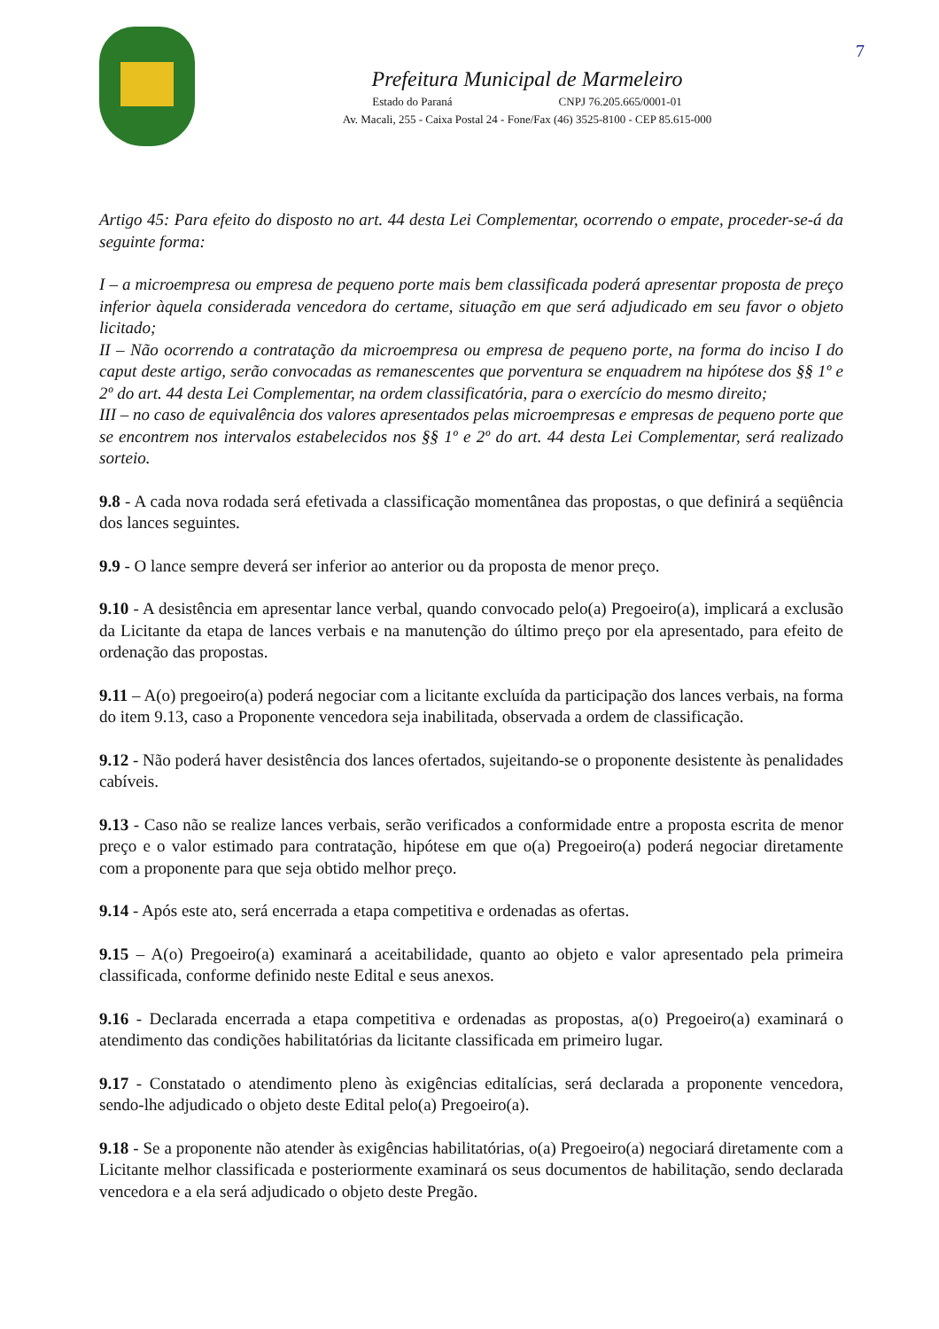7
Prefeitura Municipal de Marmeleiro
Estado do Paraná CNPJ 76.205.665/0001-01
Av. Macali, 255 - Caixa Postal 24 - Fone/Fax (46) 3525-8100 - CEP 85.615-000
Artigo 45: Para efeito do disposto no art. 44 desta Lei Complementar, ocorrendo o empate, proceder-se-á da seguinte forma:
I – a microempresa ou empresa de pequeno porte mais bem classificada poderá apresentar proposta de preço inferior àquela considerada vencedora do certame, situação em que será adjudicado em seu favor o objeto licitado;
II – Não ocorrendo a contratação da microempresa ou empresa de pequeno porte, na forma do inciso I do caput deste artigo, serão convocadas as remanescentes que porventura se enquadrem na hipótese dos §§ 1º e 2º do art. 44 desta Lei Complementar, na ordem classificatória, para o exercício do mesmo direito;
III – no caso de equivalência dos valores apresentados pelas microempresas e empresas de pequeno porte que se encontrem nos intervalos estabelecidos nos §§ 1º e 2º do art. 44 desta Lei Complementar, será realizado sorteio.
9.8 - A cada nova rodada será efetivada a classificação momentânea das propostas, o que definirá a seqüência dos lances seguintes.
9.9 - O lance sempre deverá ser inferior ao anterior ou da proposta de menor preço.
9.10 - A desistência em apresentar lance verbal, quando convocado pelo(a) Pregoeiro(a), implicará a exclusão da Licitante da etapa de lances verbais e na manutenção do último preço por ela apresentado, para efeito de ordenação das propostas.
9.11 – A(o) pregoeiro(a) poderá negociar com a licitante excluída da participação dos lances verbais, na forma do item 9.13, caso a Proponente vencedora seja inabilitada, observada a ordem de classificação.
9.12 - Não poderá haver desistência dos lances ofertados, sujeitando-se o proponente desistente às penalidades cabíveis.
9.13 - Caso não se realize lances verbais, serão verificados a conformidade entre a proposta escrita de menor preço e o valor estimado para contratação, hipótese em que o(a) Pregoeiro(a) poderá negociar diretamente com a proponente para que seja obtido melhor preço.
9.14 - Após este ato, será encerrada a etapa competitiva e ordenadas as ofertas.
9.15 – A(o) Pregoeiro(a) examinará a aceitabilidade, quanto ao objeto e valor apresentado pela primeira classificada, conforme definido neste Edital e seus anexos.
9.16 - Declarada encerrada a etapa competitiva e ordenadas as propostas, a(o) Pregoeiro(a) examinará o atendimento das condições habilitatórias da licitante classificada em primeiro lugar.
9.17 - Constatado o atendimento pleno às exigências editalícias, será declarada a proponente vencedora, sendo-lhe adjudicado o objeto deste Edital pelo(a) Pregoeiro(a).
9.18 - Se a proponente não atender às exigências habilitatórias, o(a) Pregoeiro(a) negociará diretamente com a Licitante melhor classificada e posteriormente examinará os seus documentos de habilitação, sendo declarada vencedora e a ela será adjudicado o objeto deste Pregão.